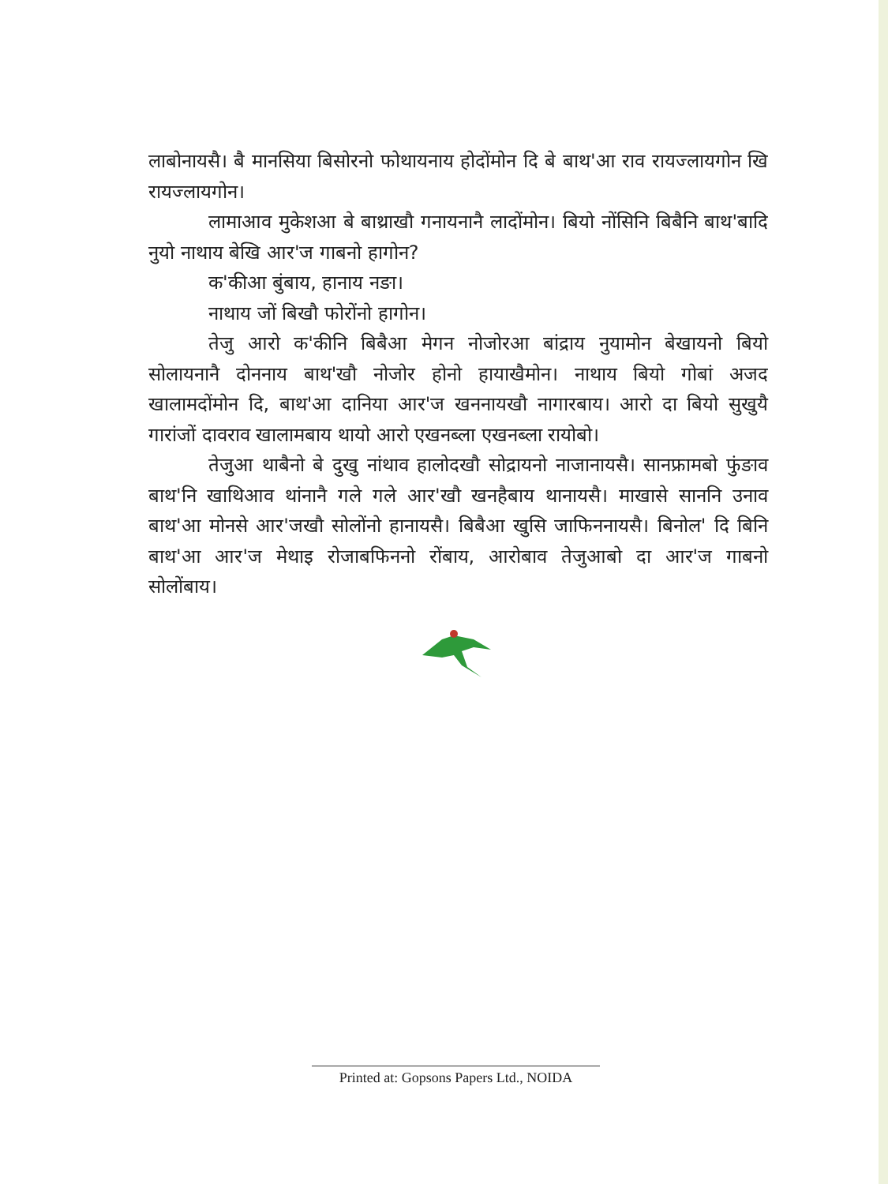लाबोनायसै। बै मानसिया बिसोरनो फोथायनाय होदोंमोन दि बे बाथ'आ राव रायज्लायगोन खि रायज्लायगोन।
लामाआव मुकेशआ बे बाथ्राखौ गनायनानै लादोंमोन। बियो नोंसिनि बिबैनि बाथ'बादि नुयो नाथाय बेखि आर'ज गाबनो हागोन?
क'कीआ बुंबाय, हानाय नङा।
नाथाय जों बिखौ फोरोंनो हागोन।
तेजु आरो क'कीनि बिबैआ मेगन नोजोरआ बांद्राय नुयामोन बेखायनो बियो सोलायनानै दोननाय बाथ'खौ नोजोर होनो हायाखैमोन। नाथाय बियो गोबां अजद खालामदोंमोन दि, बाथ'आ दानिया आर'ज खननायखौ नागारबाय। आरो दा बियो सुखुयै गारांजों दावराव खालामबाय थायो आरो एखनब्ला एखनब्ला रायोबो।
तेजुआ थाबैनो बे दुखु नांथाव हालोदखौ सोद्रायनो नाजानायसै। सानफ्रामबो फुंङाव बाथ'नि खाथिआव थांनानै गले गले आर'खौ खनहैबाय थानायसै। माखासे साननि उनाव बाथ'आ मोनसे आर'जखौ सोलोंनो हानायसै। बिबैआ खुसि जाफिननायसै। बिनोल' दि बिनि बाथ'आ आर'ज मेथाइ रोजाबफिननो रोंबाय, आरोबाव तेजुआबो दा आर'ज गाबनो सोलोंबाय।
Printed at: Gopsons Papers Ltd., NOIDA